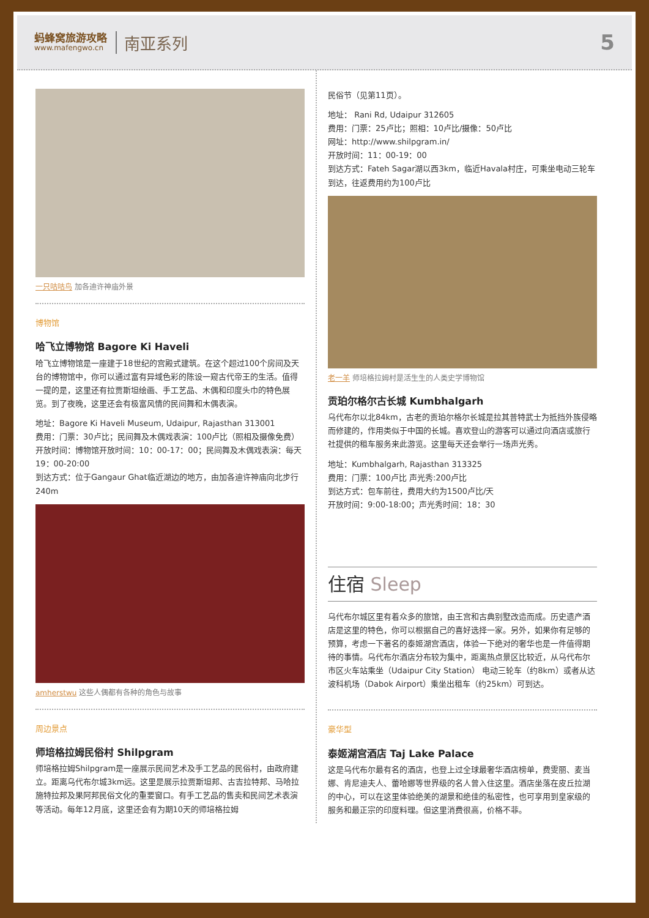蚂蜂窝旅游攻略
www.mafengwo.cn
南亚系列
5
一只咕咕鸟 加各迪许神庙外景
博物馆
哈飞立博物馆 Bagore Ki Haveli
哈飞立博物馆是一座建于18世纪的宫殿式建筑。在这个超过100个房间及天台的博物馆中，你可以通过富有异域色彩的陈设一窥古代帝王的生活。值得一提的是，这里还有拉贾斯坦绘画、手工艺品、木偶和印度头巾的特色展览。到了夜晚，这里还会有极富风情的民间舞和木偶表演。
地址：Bagore Ki Haveli Museum, Udaipur, Rajasthan 313001
费用：门票：30卢比；民间舞及木偶戏表演：100卢比（照相及摄像免费）
开放时间：博物馆开放时间：10：00-17：00；民间舞及木偶戏表演：每天19：00-20:00
到达方式：位于Gangaur Ghat临近湖边的地方，由加各迪许神庙向北步行240m
amherstwu 这些人偶都有各种的角色与故事
周边景点
师培格拉姆民俗村 Shilpgram
师培格拉姆Shilpgram是一座展示民间艺术及手工艺品的民俗村，由政府建立。距离乌代布尔城3km远。这里是展示拉贾斯坦邦、古吉拉特邦、马哈拉施特拉邦及果阿邦民俗文化的重要窗口。有手工艺品的售卖和民间艺术表演等活动。每年12月底，这里还会有为期10天的师培格拉姆
民俗节（见第11页）。
地址： Rani Rd, Udaipur 312605
费用：门票：25卢比；照相：10卢比/摄像：50卢比
网址：http://www.shilpgram.in/
开放时间：11：00-19：00
到达方式：Fateh Sagar湖以西3km，临近Havala村庄，可乘坐电动三轮车到达，往返费用约为100卢比
老一羊 师培格拉姆村是活生生的人类史学博物馆
贡珀尔格尔古长城 Kumbhalgarh
乌代布尔以北84km，古老的贡珀尔格尔长城是拉其普特武士为抵挡外族侵略而修建的，作用类似于中国的长城。喜欢登山的游客可以通过向酒店或旅行社提供的租车服务来此游览。这里每天还会举行一场声光秀。
地址：Kumbhalgarh, Rajasthan 313325
费用：门票：100卢比 声光秀:200卢比
到达方式：包车前往，费用大约为1500卢比/天
开放时间：9:00-18:00；声光秀时间：18：30
住宿 Sleep
乌代布尔城区里有着众多的旅馆，由王宫和古典别墅改造而成。历史遗产酒店是这里的特色，你可以根据自己的喜好选择一家。另外，如果你有足够的预算，考虑一下著名的泰姬湖宫酒店，体验一下绝对的奢华也是一件值得期待的事情。乌代布尔酒店分布较为集中，距离热点景区比较近，从乌代布尔市区火车站乘坐（Udaipur City Station） 电动三轮车（约8km）或者从达波科机场（Dabok Airport）乘坐出租车（约25km）可到达。
豪华型
泰姬湖宫酒店 Taj Lake Palace
这是乌代布尔最有名的酒店，也登上过全球最奢华酒店榜单，费雯丽、麦当娜、肯尼迪夫人、蕾哈娜等世界级的名人曾入住这里。酒店坐落在皮丘拉湖的中心，可以在这里体验绝美的湖景和绝佳的私密性，也可享用到皇家级的服务和最正宗的印度料理。但这里消费很高，价格不菲。